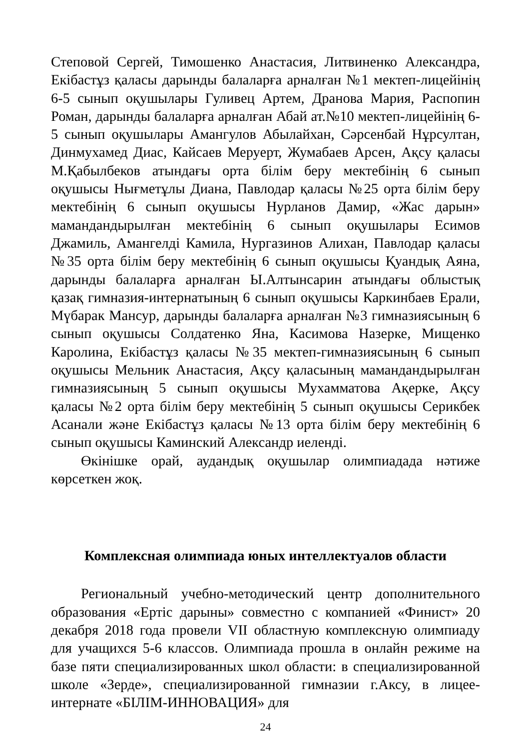Степовой Сергей, Тимошенко Анастасия, Литвиненко Александра, Екібастұз қаласы дарынды балаларға арналған №1 мектеп-лицейінің 6-5 сынып оқушылары Гуливец Артем, Дранова Мария, Распопин Роман, дарынды балаларға арналған Абай ат.№10 мектеп-лицейінің 6-5 сынып оқушылары Амангулов Абылайхан, Сәрсенбай Нұрсултан, Динмухамед Диас, Кайсаев Меруерт, Жумабаев Арсен, Ақсу қаласы М.Қабылбеков атындағы орта білім беру мектебінің 6 сынып оқушысы Нығметұлы Диана, Павлодар қаласы №25 орта білім беру мектебінің 6 сынып оқушысы Нурланов Дамир, «Жас дарын» мамандандырылған мектебінің 6 сынып оқушылары Есимов Джамиль, Амангелді Камила, Нургазинов Алихан, Павлодар қаласы №35 орта білім беру мектебінің 6 сынып оқушысы Қуандық Аяна, дарынды балаларға арналған Ы.Алтынсарин атындағы облыстық қазақ гимназия-интернатының 6 сынып оқушысы Каркинбаев Ерали, Мүбарак Мансур, дарынды балаларға арналған №3 гимназиясының 6 сынып оқушысы Солдатенко Яна, Касимова Назерке, Мищенко Каролина, Екібастұз қаласы №35 мектеп-гимназиясының 6 сынып оқушысы Мельник Анастасия, Ақсу қаласының мамандандырылған гимназиясының 5 сынып оқушысы Мухамматова Ақерке, Ақсу қаласы №2 орта білім беру мектебінің 5 сынып оқушысы Серикбек Асанали және Екібастұз қаласы №13 орта білім беру мектебінің 6 сынып оқушысы Каминский Александр иеленді.
Өкінішке орай, аудандық оқушылар олимпиадада нәтиже көрсеткен жоқ.
Комплексная олимпиада юных интеллектуалов области
Региональный учебно-методический центр дополнительного образования «Ертіс дарыны» совместно с компанией «Финист» 20 декабря 2018 года провели VII областную комплексную олимпиаду для учащихся 5-6 классов. Олимпиада прошла в онлайн режиме на базе пяти специализированных школ области: в специализированной школе «Зерде», специализированной гимназии г.Аксу, в лицее-интернате «БІЛІМ-ИННОВАЦИЯ» для
24